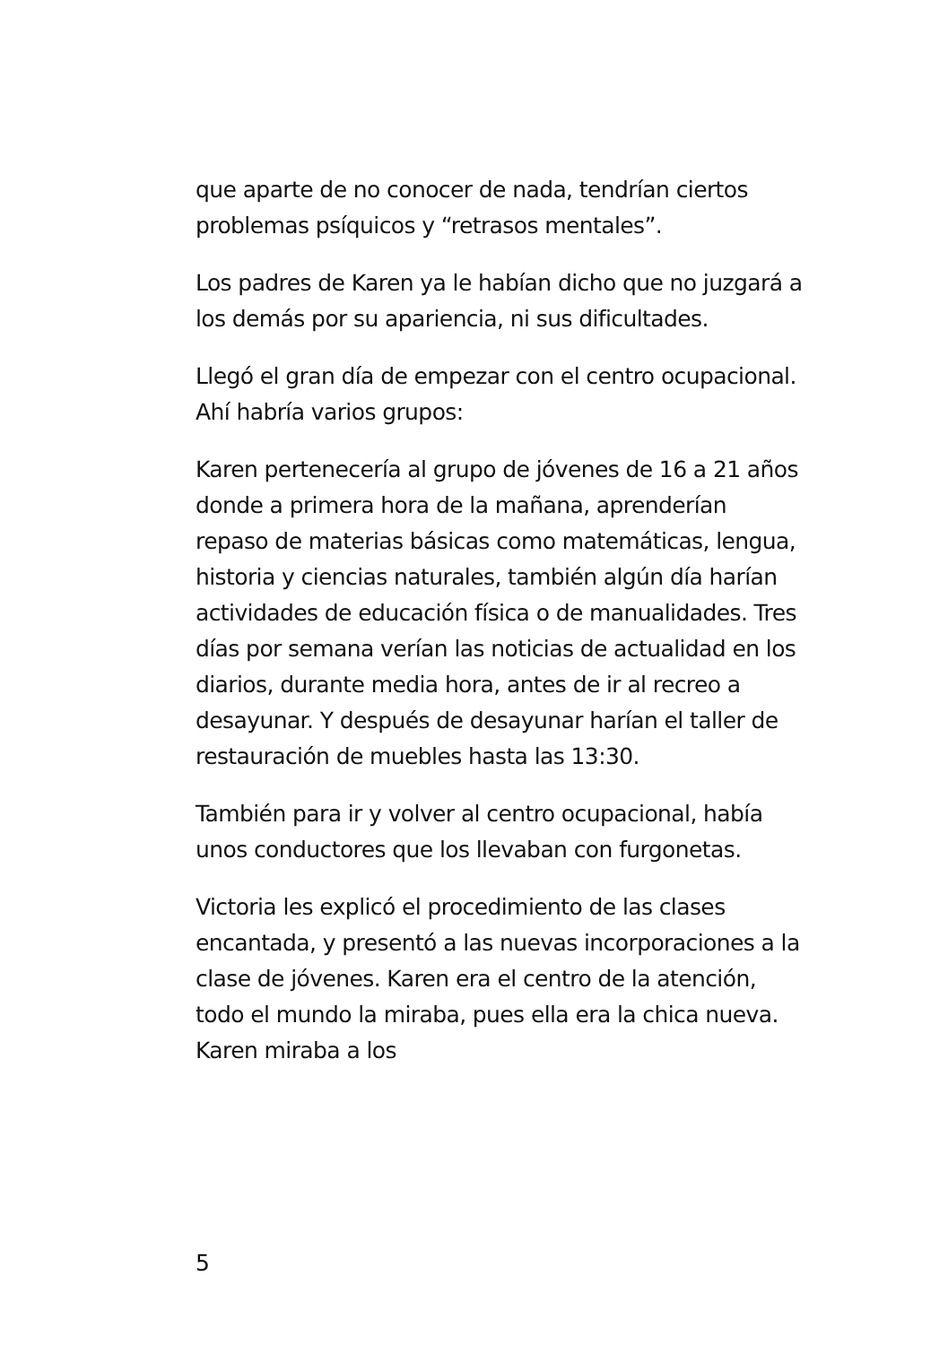que aparte de no conocer de nada, tendrían ciertos problemas psíquicos y “retrasos mentales”.
Los padres de Karen ya le habían dicho que no juzgará a los demás por su apariencia, ni sus dificultades.
Llegó el gran día de empezar con el centro ocupacional. Ahí habría varios grupos:
Karen pertenecería al grupo de jóvenes de 16 a 21 años donde a primera hora de la mañana, aprenderían repaso de materias básicas como matemáticas, lengua, historia y ciencias naturales, también algún día harían actividades de educación física o de manualidades. Tres días por semana verían las noticias de actualidad en los diarios, durante media hora, antes de ir al recreo a desayunar. Y después de desayunar harían el taller de restauración de muebles hasta las 13:30.
También para ir y volver al centro ocupacional, había unos conductores que los llevaban con furgonetas.
Victoria les explicó el procedimiento de las clases encantada, y presentó a las nuevas incorporaciones a la clase de jóvenes. Karen era el centro de la atención, todo el mundo la miraba, pues ella era la chica nueva. Karen miraba a los
5